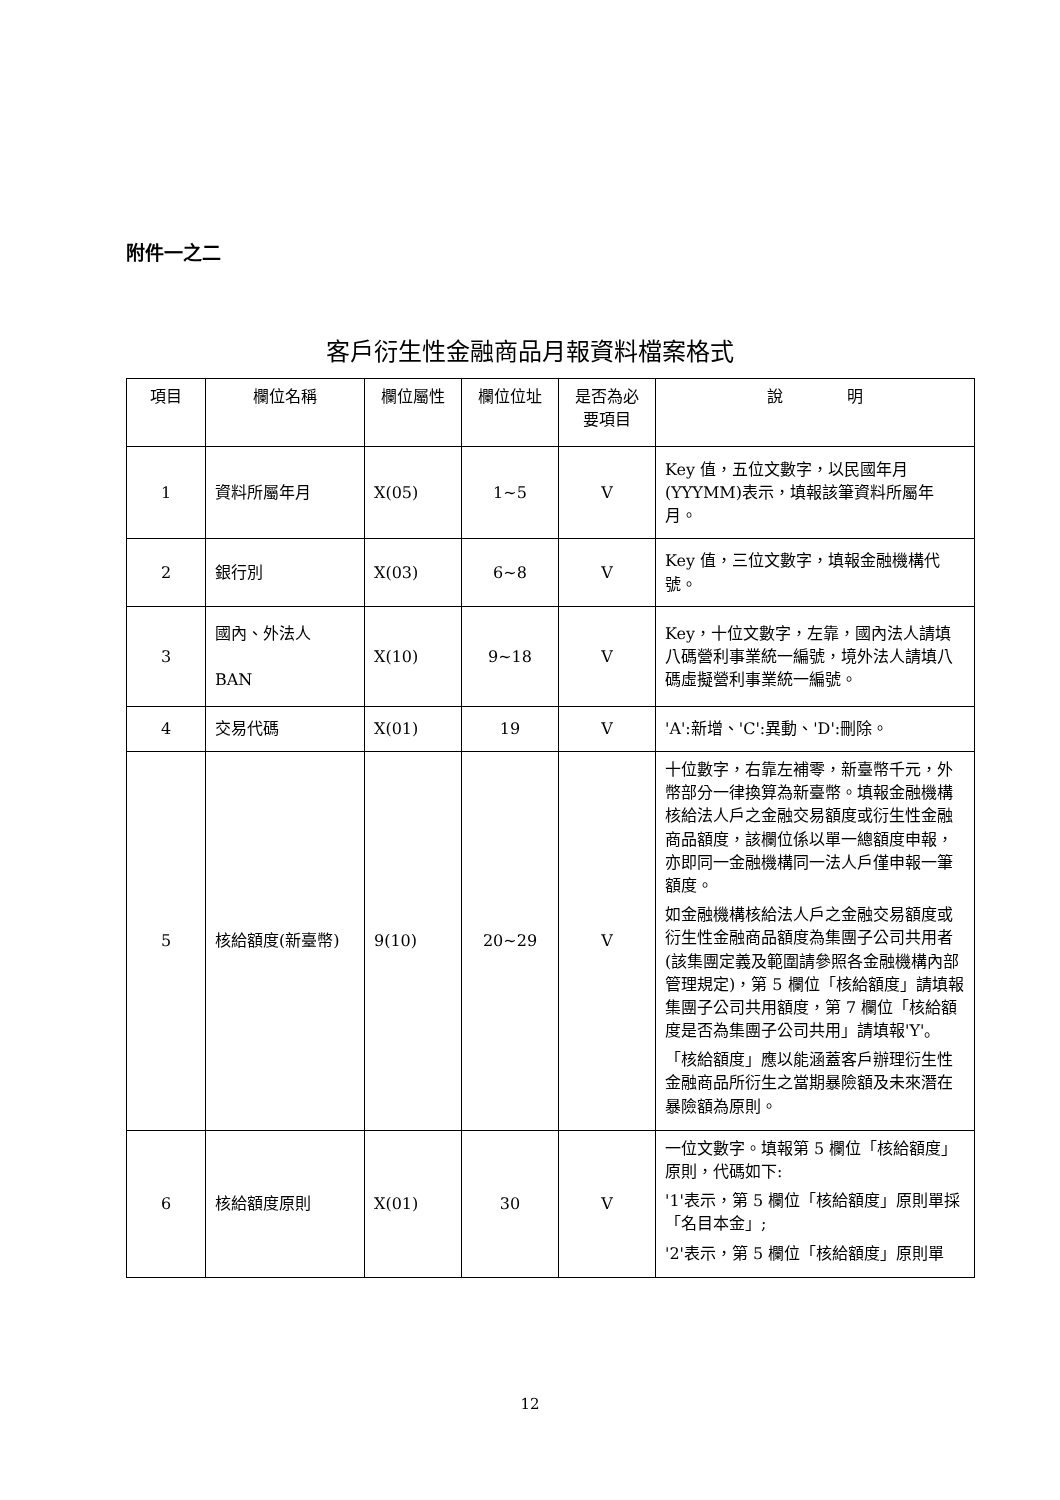附件一之二
客戶衍生性金融商品月報資料檔案格式
| 項目 | 欄位名稱 | 欄位屬性 | 欄位位址 | 是否為必要項目 | 說 明 |
| --- | --- | --- | --- | --- | --- |
| 1 | 資料所屬年月 | X(05) | 1~5 | V | Key 值，五位文數字，以民國年月(YYYMM)表示，填報該筆資料所屬年月。 |
| 2 | 銀行別 | X(03) | 6~8 | V | Key 值，三位文數字，填報金融機構代號。 |
| 3 | 國內、外法人 BAN | X(10) | 9~18 | V | Key，十位文數字，左靠，國內法人請填八碼營利事業統一編號，境外法人請填八碼虛擬營利事業統一編號。 |
| 4 | 交易代碼 | X(01) | 19 | V | 'A':新增、'C':異動、'D':刪除。 |
| 5 | 核給額度(新臺幣) | 9(10) | 20~29 | V | 十位數字，右靠左補零，新臺幣千元，外幣部分一律換算為新臺幣。填報金融機構核給法人戶之金融交易額度或衍生性金融商品額度，該欄位係以單一總額度申報，亦即同一金融機構同一法人戶僅申報一筆額度。 如金融機構核給法人戶之金融交易額度或衍生性金融商品額度為集團子公司共用者(該集團定義及範圍請參照各金融機構內部管理規定)，第 5 欄位「核給額度」請填報集團子公司共用額度，第 7 欄位「核給額度是否為集團子公司共用」請填報'Y'。 「核給額度」應以能涵蓋客戶辦理衍生性金融商品所衍生之當期暴險額及未來潛在暴險額為原則。 |
| 6 | 核給額度原則 | X(01) | 30 | V | 一位文數字。填報第 5 欄位「核給額度」原則，代碼如下: '1'表示，第 5 欄位「核給額度」原則單採「名目本金」; '2'表示，第 5 欄位「核給額度」原則單 |
12